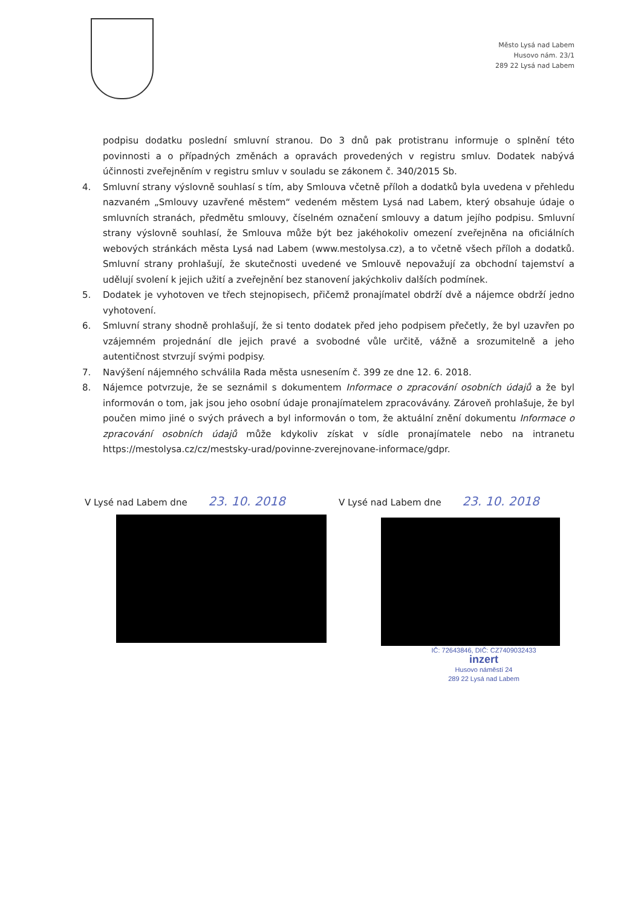Město Lysá nad Labem
Husovo nám. 23/1
289 22 Lysá nad Labem
podpisu dodatku poslední smluvní stranou. Do 3 dnů pak protistranu informuje o splnění této povinnosti a o případných změnách a opravách provedených v registru smluv. Dodatek nabývá účinnosti zveřejněním v registru smluv v souladu se zákonem č. 340/2015 Sb.
4. Smluvní strany výslovně souhlasí s tím, aby Smlouva včetně příloh a dodatků byla uvedena v přehledu nazvaném „Smlouvy uzavřené městem“ vedeném městem Lysá nad Labem, který obsahuje údaje o smluvních stranách, předmětu smlouvy, číselném označení smlouvy a datum jejího podpisu. Smluvní strany výslovně souhlasí, že Smlouva může být bez jakéhokoliv omezení zveřejněna na oficiálních webových stránkách města Lysá nad Labem (www.mestolysa.cz), a to včetně všech příloh a dodatků. Smluvní strany prohlašují, že skutečnosti uvedené ve Smlouvě nepovažují za obchodní tajemství a udělují svolení k jejich užití a zveřejnění bez stanovení jakýchkoliv dalších podmínek.
5. Dodatek je vyhotoven ve třech stejnopisech, přičemž pronajímatel obdrží dvě a nájemce obdrží jedno vyhotovení.
6. Smluvní strany shodně prohlašují, že si tento dodatek před jeho podpisem přečetly, že byl uzavřen po vzájemném projednání dle jejich pravé a svobodné vůle určitě, vážně a srozumitelně a jeho autentičnost stvrzují svými podpisy.
7. Navýšení nájemného schválila Rada města usnesením č. 399 ze dne 12. 6. 2018.
8. Nájemce potvrzuje, že se seznámil s dokumentem Informace o zpracování osobních údajů a že byl informován o tom, jak jsou jeho osobní údaje pronajímatelem zpracovávány. Zároveň prohlašuje, že byl poučen mimo jiné o svých právech a byl informován o tom, že aktuální znění dokumentu Informace o zpracování osobních údajů může kdykoliv získat v sídle pronajímatele nebo na intranetu https://mestolysa.cz/cz/mestsky-urad/povinne-zverejnovane-informace/gdpr.
V Lysé nad Labem dne 23. 10. 2018
V Lysé nad Labem dne 23. 10. 2018
IČ: 72643846, DIČ: CZ7409032433
inzert
Husovo náměstí 24
289 22 Lysá nad Labem